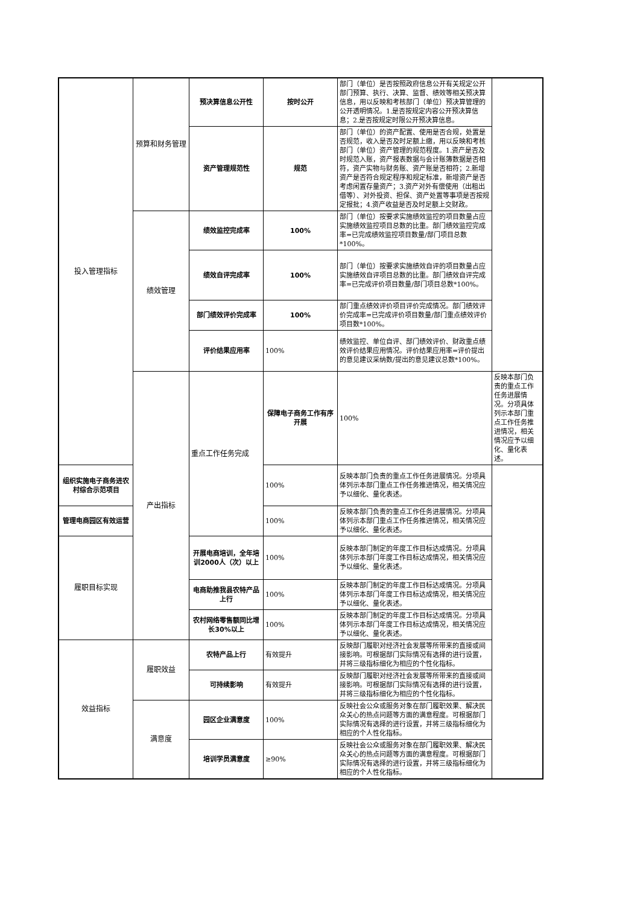| 投入管理指标 | 预算和财务管理 | 预决算信息公开性 | 按时公开 | 部门（单位）是否按照政府信息公开有关规定公开部门预算、执行、决算、监督、绩效等相关预决算信息，用以反映和考核部门（单位）预决算管理的公开透明情况。1.是否按规定内容公开预决算信息；2.是否按规定时限公开预决算信息。 | |
| | | 资产管理规范性 | 规范 | 部门（单位）的资产配置、使用是否合规，处置是否规范，收入是否及时足额上缴，用以反映和考核部门（单位）资产管理的规范程度。1.资产是否及时规范入账，资产报表数据与会计账簿数据是否相符，资产实物与财务账、资产账是否相符；2.新增资产是否符合规定程序和规定标准，新增资产是否考虑闲置存量资产；3.资产对外有偿使用（出租出借等）、对外投资、担保、资产处置等事项是否按规定报批；4.资产收益是否及时足额上交财政。 | |
| | 绩效管理 | 绩效监控完成率 | 100% | 部门（单位）按要求实施绩效监控的项目数量占应实施绩效监控项目总数的比重。部门绩效监控完成率=已完成绩效监控项目数量/部门项目总数*100%。 | |
| | | 绩效自评完成率 | 100% | 部门（单位）按要求实施绩效自评的项目数量占应实施绩效自评项目总数的比重。部门绩效自评完成率=已完成评价项目数量/部门项目总数*100%。 | |
| | | 部门绩效评价完成率 | 100% | 部门重点绩效评价项目评价完成情况。部门绩效评价完成率=已完成评价项目数量/部门重点绩效评价项目数*100%。 | |
| | | 评价结果应用率 | 100% | 绩效监控、单位自评、部门绩效评价、财政重点绩效评价结果应用情况。评价结果应用率=评价提出的意见建议采纳数/提出的意见建议总数*100%。 | |
| | 产出指标 | 重点工作任务完成 | 保障电子商务工作有序开展 | 100% | 反映本部门负责的重点工作任务进展情况。分项具体列示本部门重点工作任务推进情况，相关情况应予以细化、量化表述。 |
| 组织实施电子商务进农村综合示范项目 | | | 100% | 反映本部门负责的重点工作任务进展情况。分项具体列示本部门重点工作任务推进情况，相关情况应予以细化、量化表述。 | |
| 管理电商园区有效运营 | | | 100% | 反映本部门负责的重点工作任务进展情况。分项具体列示本部门重点工作任务推进情况，相关情况应予以细化、量化表述。 | |
| 履职目标实现 | | 开展电商培训，全年培训2000人（次）以上 | 100% | 反映本部门制定的年度工作目标达成情况。分项具体列示本部门年度工作目标达成情况，相关情况应予以细化、量化表述。 | |
| | | 电商助推我县农特产品上行 | 100% | 反映本部门制定的年度工作目标达成情况。分项具体列示本部门年度工作目标达成情况，相关情况应予以细化、量化表述。 | |
| | | 农村网络零售额同比增长30%以上 | 100% | 反映本部门制定的年度工作目标达成情况。分项具体列示本部门年度工作目标达成情况，相关情况应予以细化、量化表述。 | |
| 效益指标 | 履职效益 | 农特产品上行 | 有效提升 | 反映部门履职对经济社会发展等所带来的直接或间接影响。可根据部门实际情况有选择的进行设置，并将三级指标细化为相应的个性化指标。 | |
| | | 可持续影响 | 有效提升 | 反映部门履职对经济社会发展等所带来的直接或间接影响。可根据部门实际情况有选择的进行设置，并将三级指标细化为相应的个性化指标。 | |
| | 满意度 | 园区企业满意度 | 100% | 反映社会公众或服务对象在部门履职效果、解决民众关心的热点问题等方面的满意程度。可根据部门实际情况有选择的进行设置，并将三级指标细化为相应的个人性化指标。 | |
| | | 培训学员满意度 | ≥90% | 反映社会公众或服务对象在部门履职效果、解决民众关心的热点问题等方面的满意程度。可根据部门实际情况有选择的进行设置，并将三级指标细化为相应的个人性化指标。 | |